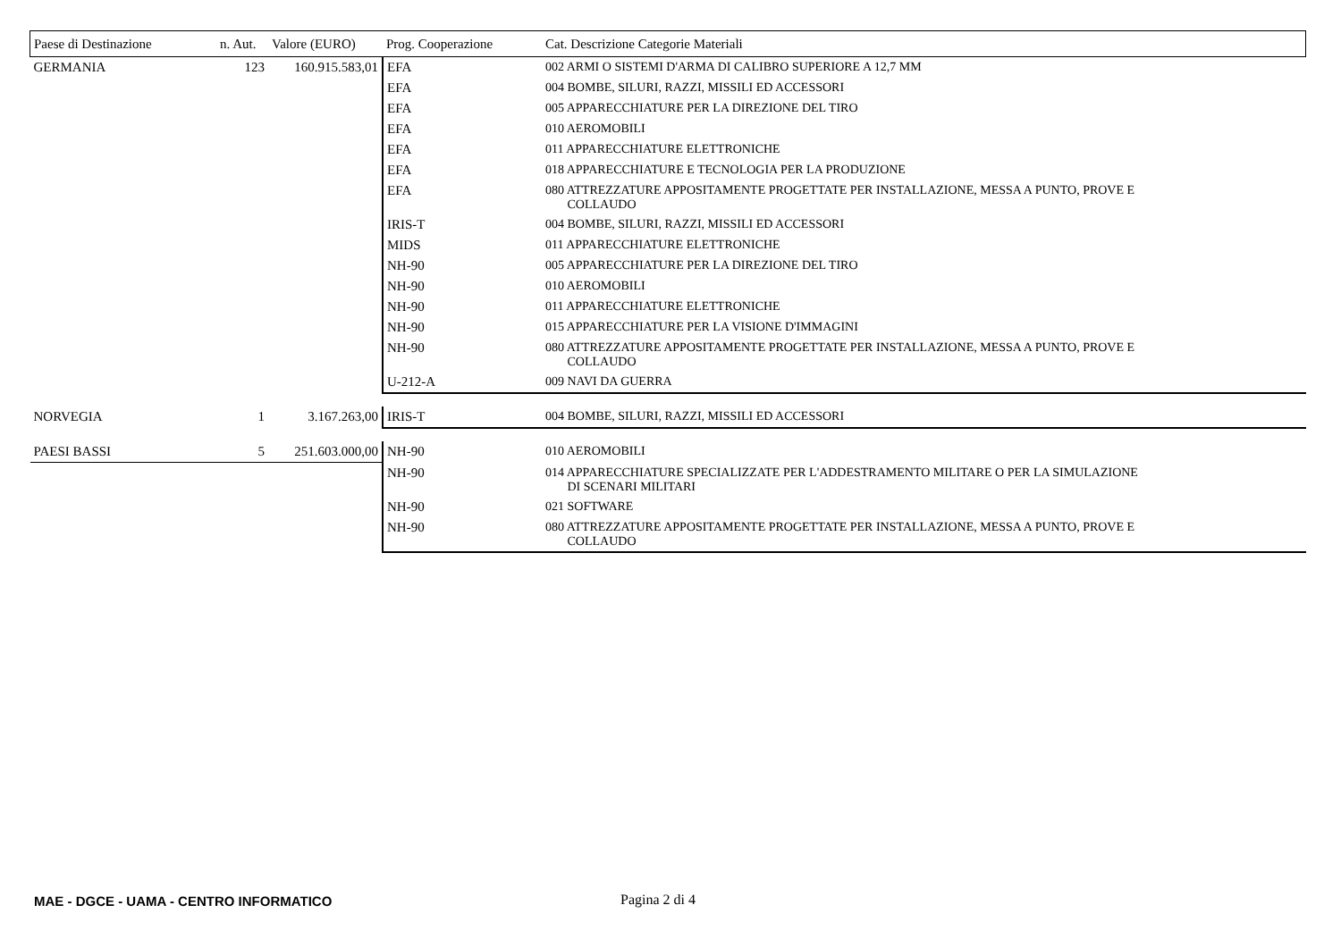| Paese di Destinazione | n. Aut. | Valore (EURO) | Prog. Cooperazione | Cat. Descrizione Categorie Materiali |
| --- | --- | --- | --- | --- |
| GERMANIA | 123 | 160.915.583,01 | EFA | 002 ARMI O SISTEMI D'ARMA DI CALIBRO SUPERIORE A 12,7 MM |
| | | | EFA | 004 BOMBE, SILURI, RAZZI, MISSILI ED ACCESSORI |
| | | | EFA | 005 APPARECCHIATURE PER LA DIREZIONE DEL TIRO |
| | | | EFA | 010 AEROMOBILI |
| | | | EFA | 011 APPARECCHIATURE ELETTRONICHE |
| | | | EFA | 018 APPARECCHIATURE E TECNOLOGIA PER LA PRODUZIONE |
| | | | EFA | 080 ATTREZZATURE APPOSITAMENTE PROGETTATE PER INSTALLAZIONE, MESSA A PUNTO, PROVE E COLLAUDO |
| | | | IRIS-T | 004 BOMBE, SILURI, RAZZI, MISSILI ED ACCESSORI |
| | | | MIDS | 011 APPARECCHIATURE ELETTRONICHE |
| | | | NH-90 | 005 APPARECCHIATURE PER LA DIREZIONE DEL TIRO |
| | | | NH-90 | 010 AEROMOBILI |
| | | | NH-90 | 011 APPARECCHIATURE ELETTRONICHE |
| | | | NH-90 | 015 APPARECCHIATURE PER LA VISIONE D'IMMAGINI |
| | | | NH-90 | 080 ATTREZZATURE APPOSITAMENTE PROGETTATE PER INSTALLAZIONE, MESSA A PUNTO, PROVE E COLLAUDO |
| | | | U-212-A | 009 NAVI DA GUERRA |
| NORVEGIA | 1 | 3.167.263,00 | IRIS-T | 004 BOMBE, SILURI, RAZZI, MISSILI ED ACCESSORI |
| PAESI BASSI | 5 | 251.603.000,00 | NH-90 | 010 AEROMOBILI |
| | | | NH-90 | 014 APPARECCHIATURE SPECIALIZZATE PER L'ADDESTRAMENTO MILITARE O PER LA SIMULAZIONE DI SCENARI MILITARI |
| | | | NH-90 | 021 SOFTWARE |
| | | | NH-90 | 080 ATTREZZATURE APPOSITAMENTE PROGETTATE PER INSTALLAZIONE, MESSA A PUNTO, PROVE E COLLAUDO |
MAE - DGCE - UAMA - CENTRO INFORMATICO
Pagina 2 di 4